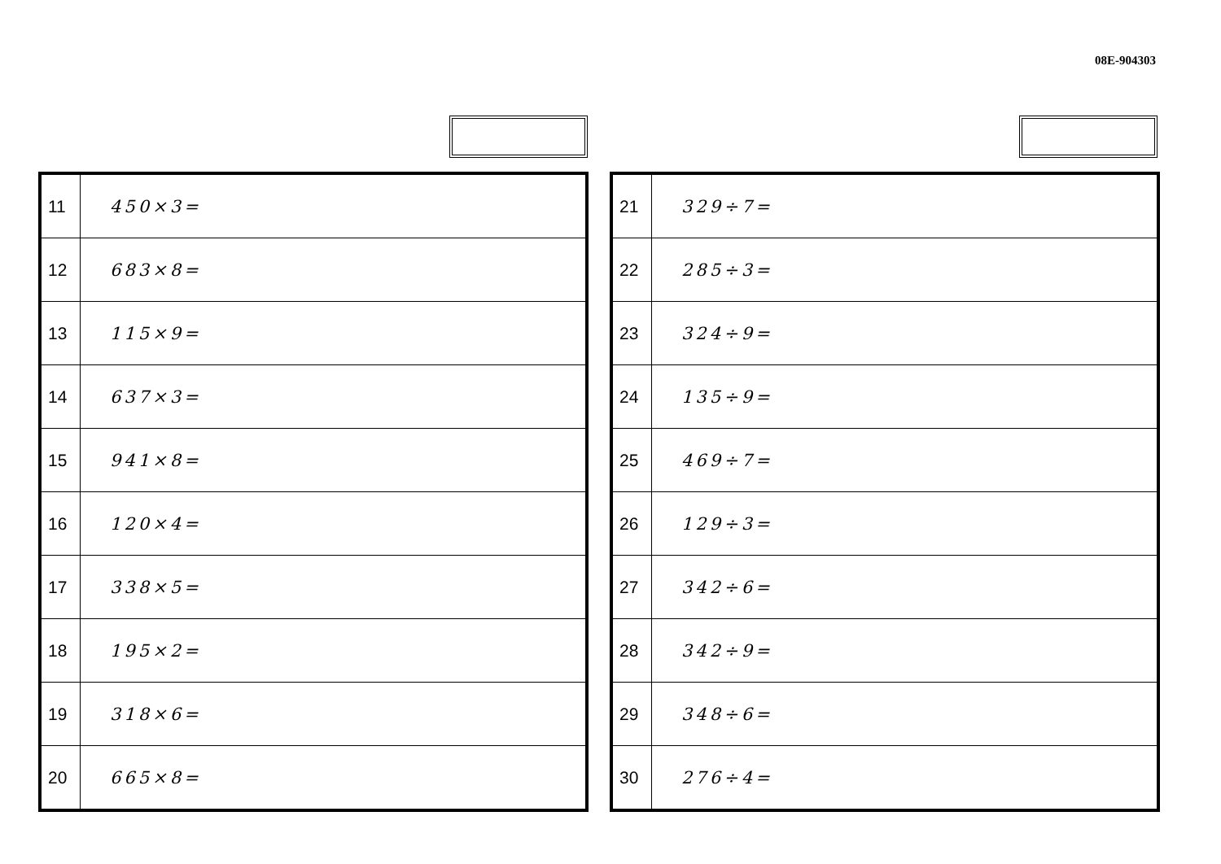08E-904303
| 11 | 450×3= |
| 12 | 683×8= |
| 13 | 115×9= |
| 14 | 637×3= |
| 15 | 941×8= |
| 16 | 120×4= |
| 17 | 338×5= |
| 18 | 195×2= |
| 19 | 318×6= |
| 20 | 665×8= |
| 21 | 329÷7= |
| 22 | 285÷3= |
| 23 | 324÷9= |
| 24 | 135÷9= |
| 25 | 469÷7= |
| 26 | 129÷3= |
| 27 | 342÷6= |
| 28 | 342÷9= |
| 29 | 348÷6= |
| 30 | 276÷4= |